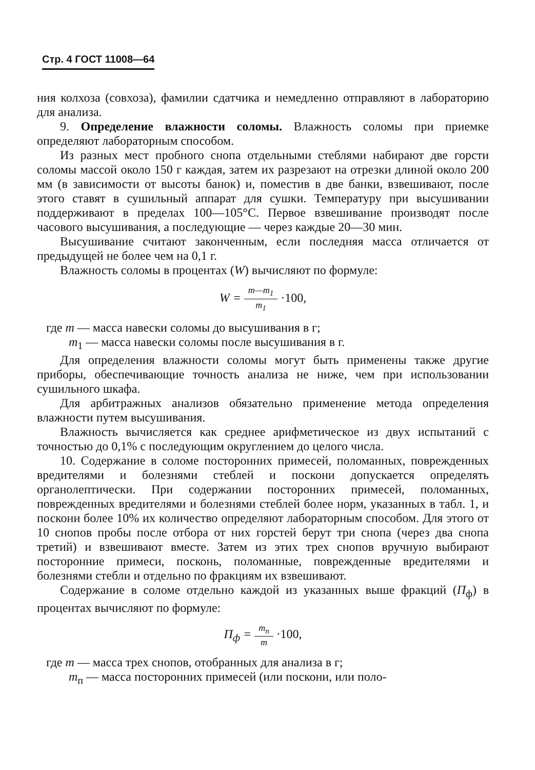Стр. 4 ГОСТ 11008—64
ния колхоза (совхоза), фамилии сдатчика и немедленно отправляют в лабораторию для анализа.
9. Определение влажности соломы. Влажность соломы при приемке определяют лабораторным способом.
Из разных мест пробного снопа отдельными стеблями набирают две горсти соломы массой около 150 г каждая, затем их разрезают на отрезки длиной около 200 мм (в зависимости от высоты банок) и, поместив в две банки, взвешивают, после этого ставят в сушильный аппарат для сушки. Температуру при высушивании поддерживают в пределах 100—105°С. Первое взвешивание производят после часового высушивания, а последующие — через каждые 20—30 мин.
Высушивание считают законченным, если последняя масса отличается от предыдущей не более чем на 0,1 г.
Влажность соломы в процентах (W) вычисляют по формуле:
W = m—m<sub>1</sub> m<sub>1</sub> ·100,
где m — масса навески соломы до высушивания в г;
m<sub>1</sub> — масса навески соломы после высушивания в г.
Для определения влажности соломы могут быть применены также другие приборы, обеспечивающие точность анализа не ниже, чем при использовании сушильного шкафа.
Для арбитражных анализов обязательно применение метода определения влажности путем высушивания.
Влажность вычисляется как среднее арифметическое из двух испытаний с точностью до 0,1% с последующим округлением до целого числа.
10. Содержание в соломе посторонних примесей, поломанных, поврежденных вредителями и болезнями стеблей и поскони допускается определять органолептически. При содержании посторонних примесей, поломанных, поврежденных вредителями и болезнями стеблей более норм, указанных в табл. 1, и поскони более 10% их количество определяют лабораторным способом. Для этого от 10 снопов пробы после отбора от них горстей берут три снопа (через два снопа третий) и взвешивают вместе. Затем из этих трех снопов вручную выбирают посторонние примеси, посконь, поломанные, поврежденные вредителями и болезнями стебли и отдельно по фракциям их взвешивают.
Содержание в соломе отдельно каждой из указанных выше фракций (П<sub>ф</sub>) в процентах вычисляют по формуле:
П<sub>ф</sub> = m<sub>п</sub> m ·100,
где m — масса трех снопов, отобранных для анализа в г;
m<sub>п</sub> — масса посторонних примесей (или поскони, или поло-